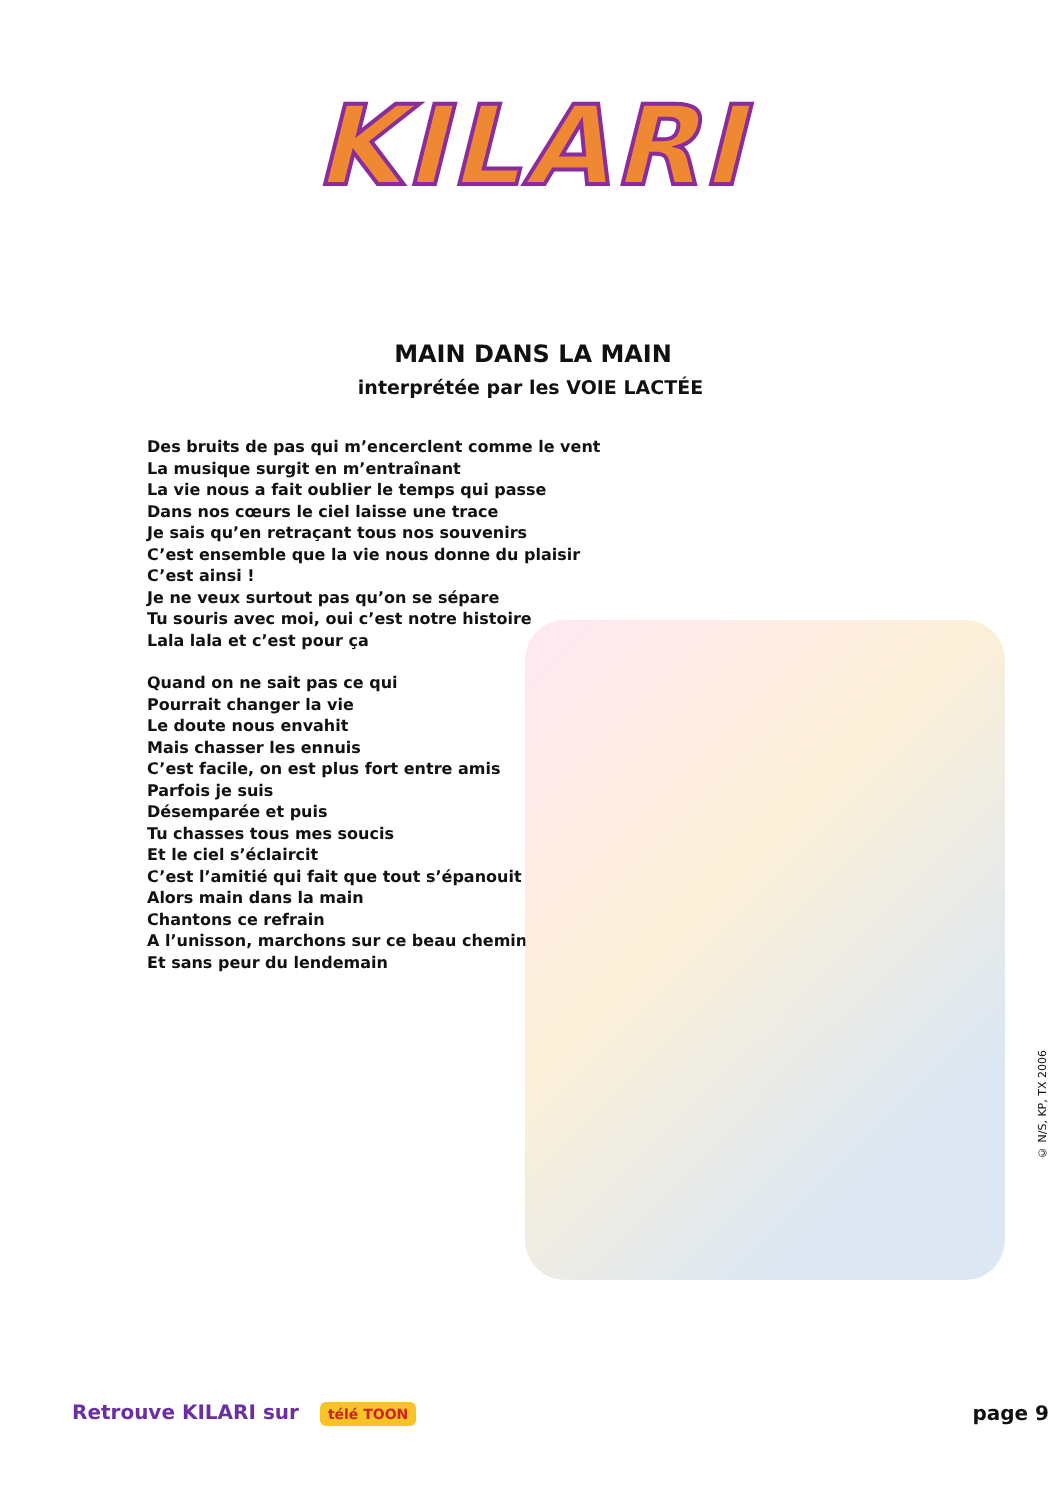KILARI
MAIN DANS LA MAIN
interprétée par les VOIE LACTÉE
Des bruits de pas qui m’encerclent comme le vent
La musique surgit en m’entraînant
La vie nous a fait oublier le temps qui passe
Dans nos cœurs le ciel laisse une trace
Je sais qu’en retraçant tous nos souvenirs
C’est ensemble que la vie nous donne du plaisir
C’est ainsi !
Je ne veux surtout pas qu’on se sépare
Tu souris avec moi, oui c’est notre histoire
Lala lala et c’est pour ça
Quand on ne sait pas ce qui
Pourrait changer la vie
Le doute nous envahit
Mais chasser les ennuis
C’est facile, on est plus fort entre amis
Parfois je suis
Désemparée et puis
Tu chasses tous mes soucis
Et le ciel s’éclaircit
C’est l’amitié qui fait que tout s’épanouit
Alors main dans la main
Chantons ce refrain
A l’unisson, marchons sur ce beau chemin
Et sans peur du lendemain
© N/S, KP, TX 2006
Retrouve KILARI sur télé TOON
page 9